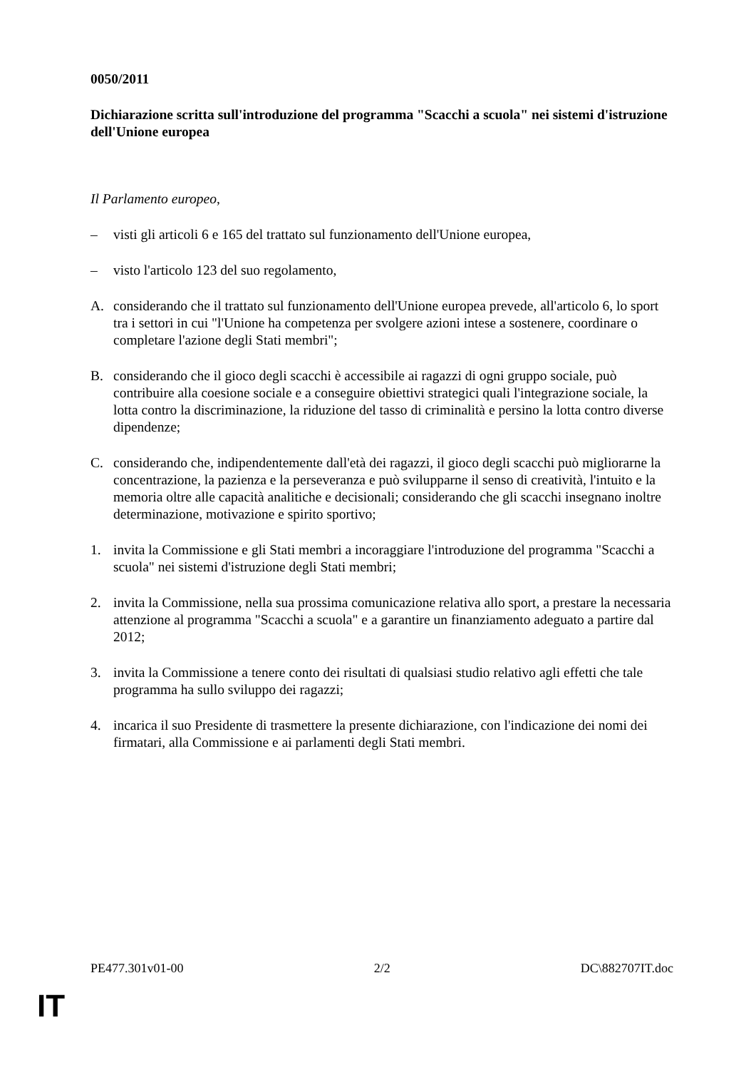0050/2011
Dichiarazione scritta sull'introduzione del programma "Scacchi a scuola" nei sistemi d'istruzione dell'Unione europea
Il Parlamento europeo,
– visti gli articoli 6 e 165 del trattato sul funzionamento dell'Unione europea,
– visto l'articolo 123 del suo regolamento,
A. considerando che il trattato sul funzionamento dell'Unione europea prevede, all'articolo 6, lo sport tra i settori in cui "l'Unione ha competenza per svolgere azioni intese a sostenere, coordinare o completare l'azione degli Stati membri";
B. considerando che il gioco degli scacchi è accessibile ai ragazzi di ogni gruppo sociale, può contribuire alla coesione sociale e a conseguire obiettivi strategici quali l'integrazione sociale, la lotta contro la discriminazione, la riduzione del tasso di criminalità e persino la lotta contro diverse dipendenze;
C. considerando che, indipendentemente dall'età dei ragazzi, il gioco degli scacchi può migliorarne la concentrazione, la pazienza e la perseveranza e può svilupparne il senso di creatività, l'intuito e la memoria oltre alle capacità analitiche e decisionali; considerando che gli scacchi insegnano inoltre determinazione, motivazione e spirito sportivo;
1. invita la Commissione e gli Stati membri a incoraggiare l'introduzione del programma "Scacchi a scuola" nei sistemi d'istruzione degli Stati membri;
2. invita la Commissione, nella sua prossima comunicazione relativa allo sport, a prestare la necessaria attenzione al programma "Scacchi a scuola" e a garantire un finanziamento adeguato a partire dal 2012;
3. invita la Commissione a tenere conto dei risultati di qualsiasi studio relativo agli effetti che tale programma ha sullo sviluppo dei ragazzi;
4. incarica il suo Presidente di trasmettere la presente dichiarazione, con l'indicazione dei nomi dei firmatari, alla Commissione e ai parlamenti degli Stati membri.
PE477.301v01-00 2/2 DC\882707IT.doc
IT